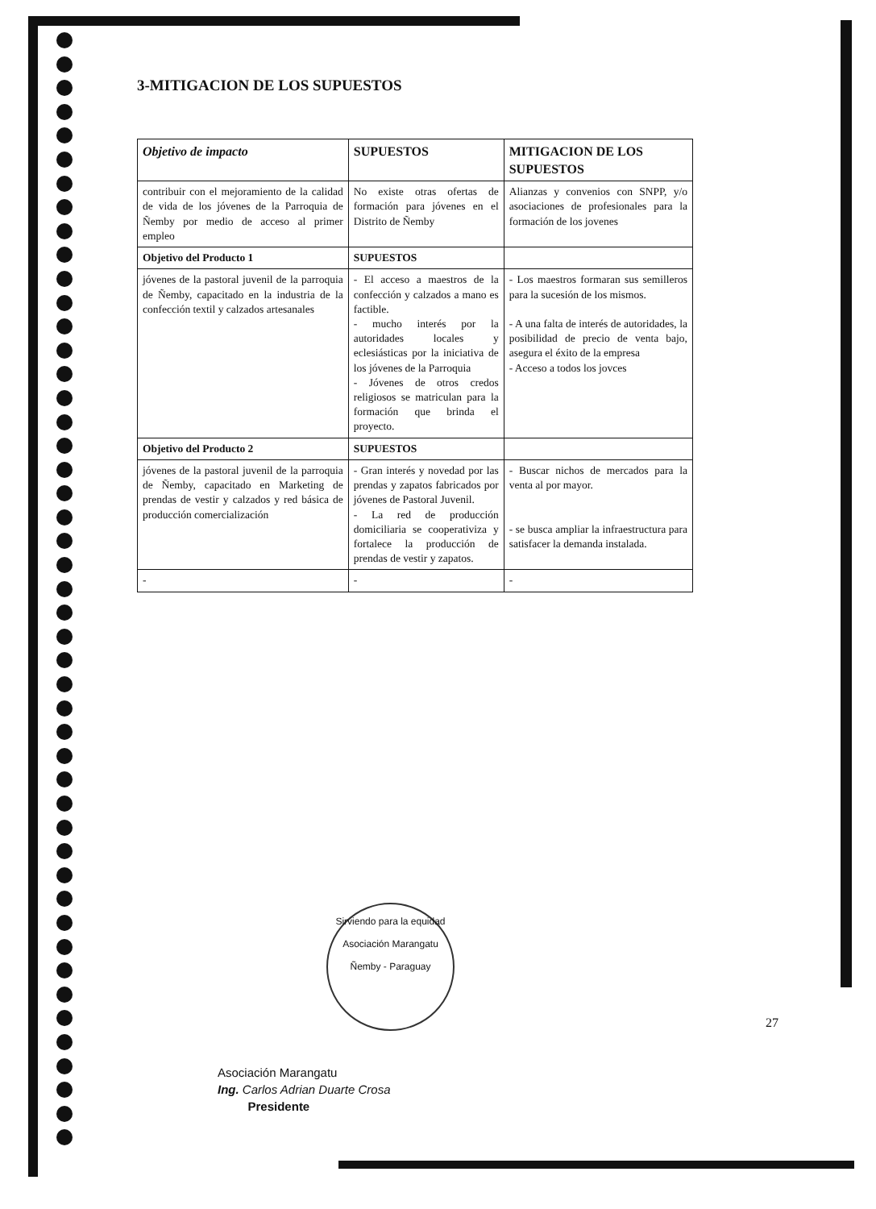3-MITIGACION DE LOS SUPUESTOS
| Objetivo de impacto | SUPUESTOS | MITIGACION DE LOS SUPUESTOS |
| --- | --- | --- |
| contribuir con el mejoramiento de la calidad de vida de los jóvenes de la Parroquia de Ñemby por medio de acceso al primer empleo | No existe otras ofertas de formación para jóvenes en el Distrito de Ñemby | Alianzas y convenios con SNPP, y/o asociaciones de profesionales para la formación de los jovenes |
| Objetivo del Producto 1 | SUPUESTOS | |
| jóvenes de la pastoral juvenil de la parroquia de Ñemby, capacitado en la industria de la confección textil y calzados artesanales | - El acceso a maestros de la confección y calzados a mano es factible. - mucho interés por la autoridades locales y eclesiásticas por la iniciativa de los jóvenes de la Parroquia - Jóvenes de otros credos religiosos se matriculan para la formación que brinda el proyecto. | - Los maestros formaran sus semilleros para la sucesión de los mismos. - A una falta de interés de autoridades, la posibilidad de precio de venta bajo, asegura el éxito de la empresa - Acceso a todos los jovces |
| Objetivo del Producto 2 | SUPUESTOS | |
| jóvenes de la pastoral juvenil de la parroquia de Ñemby, capacitado en Marketing de prendas de vestir y calzados y red básica de producción comercialización | - Gran interés y novedad por las prendas y zapatos fabricados por jóvenes de Pastoral Juvenil. - La red de producción domiciliaria se cooperativiza y fortalece la producción de prendas de vestir y zapatos. | - Buscar nichos de mercados para la venta al por mayor. - se busca ampliar la infraestructura para satisfacer la demanda instalada. |
| - | - | - |
Sirviendo para la equidad
Asociación Marangatu
Ñemby - Paraguay
27
Asociación Marangatu
Ing. Carlos Adrian Duarte Crosa
Presidente